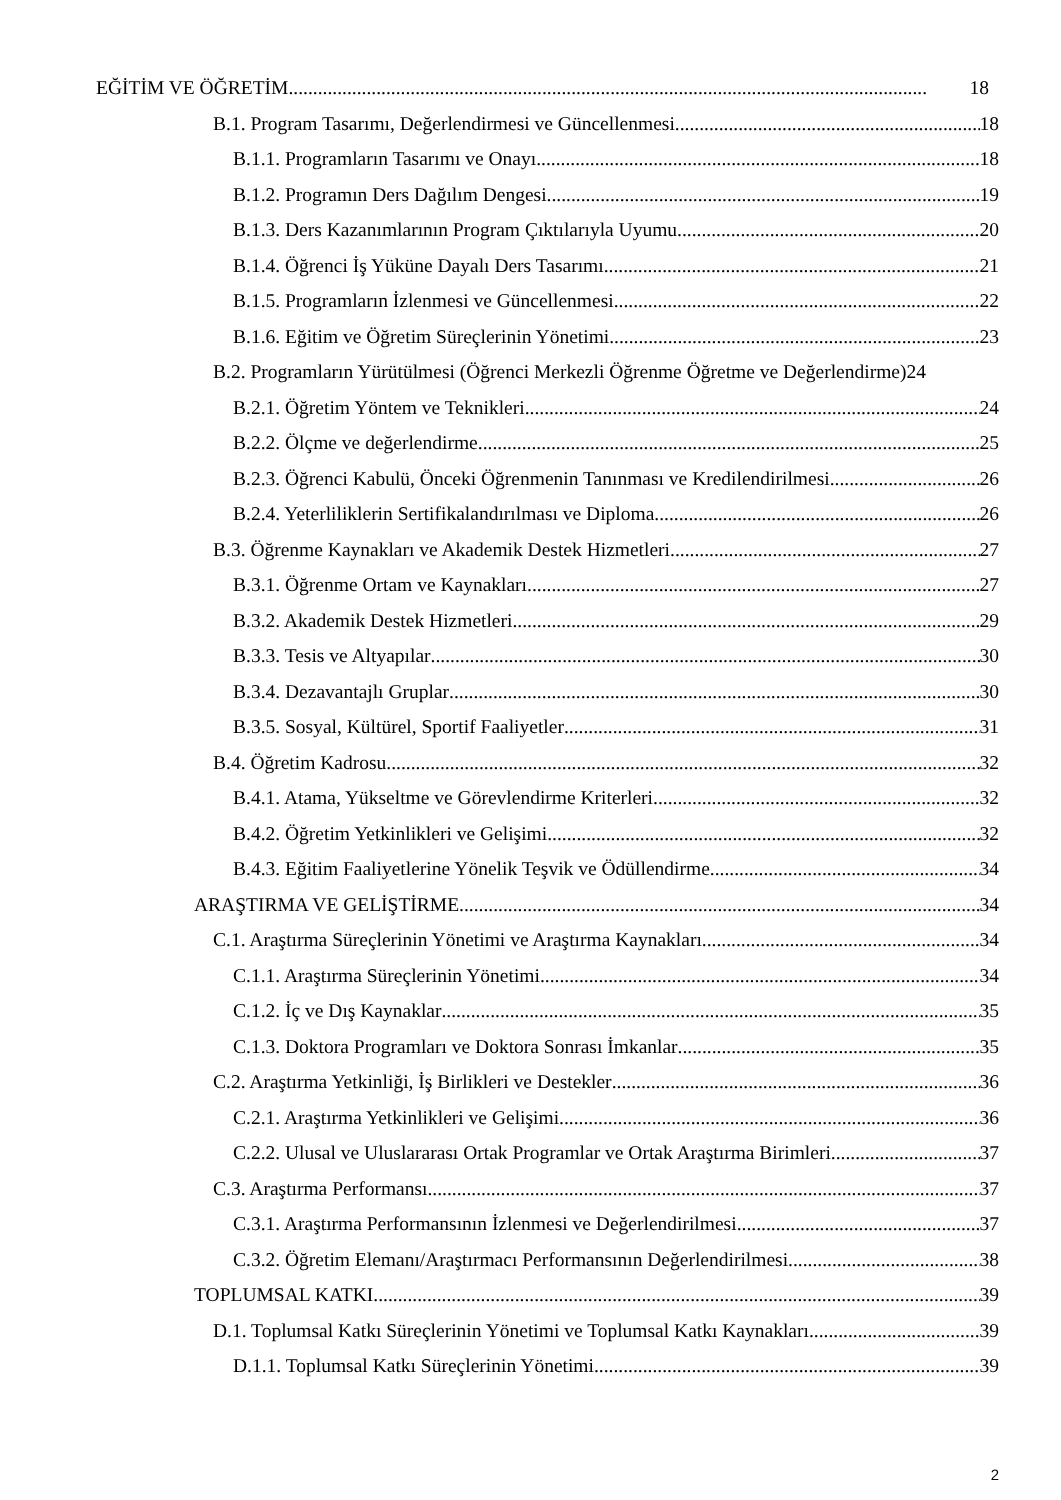EĞİTİM VE ÖĞRETİM 18
B.1. Program Tasarımı, Değerlendirmesi ve Güncellenmesi 18
B.1.1. Programların Tasarımı ve Onayı 18
B.1.2. Programın Ders Dağılım Dengesi 19
B.1.3. Ders Kazanımlarının Program Çıktılarıyla Uyumu 20
B.1.4. Öğrenci İş Yüküne Dayalı Ders Tasarımı 21
B.1.5. Programların İzlenmesi ve Güncellenmesi 22
B.1.6. Eğitim ve Öğretim Süreçlerinin Yönetimi 23
B.2. Programların Yürütülmesi (Öğrenci Merkezli Öğrenme Öğretme ve Değerlendirme) 24
B.2.1. Öğretim Yöntem ve Teknikleri 24
B.2.2. Ölçme ve değerlendirme 25
B.2.3. Öğrenci Kabulü, Önceki Öğrenmenin Tanınması ve Kredilendirilmesi 26
B.2.4. Yeterliliklerin Sertifikalandırılması ve Diploma 26
B.3. Öğrenme Kaynakları ve Akademik Destek Hizmetleri 27
B.3.1. Öğrenme Ortam ve Kaynakları 27
B.3.2. Akademik Destek Hizmetleri 29
B.3.3. Tesis ve Altyapılar 30
B.3.4. Dezavantajlı Gruplar 30
B.3.5. Sosyal, Kültürel, Sportif Faaliyetler 31
B.4. Öğretim Kadrosu 32
B.4.1. Atama, Yükseltme ve Görevlendirme Kriterleri 32
B.4.2. Öğretim Yetkinlikleri ve Gelişimi 32
B.4.3. Eğitim Faaliyetlerine Yönelik Teşvik ve Ödüllendirme 34
ARAŞTIRMA VE GELİŞTİRME 34
C.1. Araştırma Süreçlerinin Yönetimi ve Araştırma Kaynakları 34
C.1.1. Araştırma Süreçlerinin Yönetimi 34
C.1.2. İç ve Dış Kaynaklar 35
C.1.3. Doktora Programları ve Doktora Sonrası İmkanlar 35
C.2. Araştırma Yetkinliği, İş Birlikleri ve Destekler 36
C.2.1. Araştırma Yetkinlikleri ve Gelişimi 36
C.2.2. Ulusal ve Uluslararası Ortak Programlar ve Ortak Araştırma Birimleri 37
C.3. Araştırma Performansı 37
C.3.1. Araştırma Performansının İzlenmesi ve Değerlendirilmesi 37
C.3.2. Öğretim Elemanı/Araştırmacı Performansının Değerlendirilmesi 38
TOPLUMSAL KATKI 39
D.1. Toplumsal Katkı Süreçlerinin Yönetimi ve Toplumsal Katkı Kaynakları 39
D.1.1. Toplumsal Katkı Süreçlerinin Yönetimi 39
2